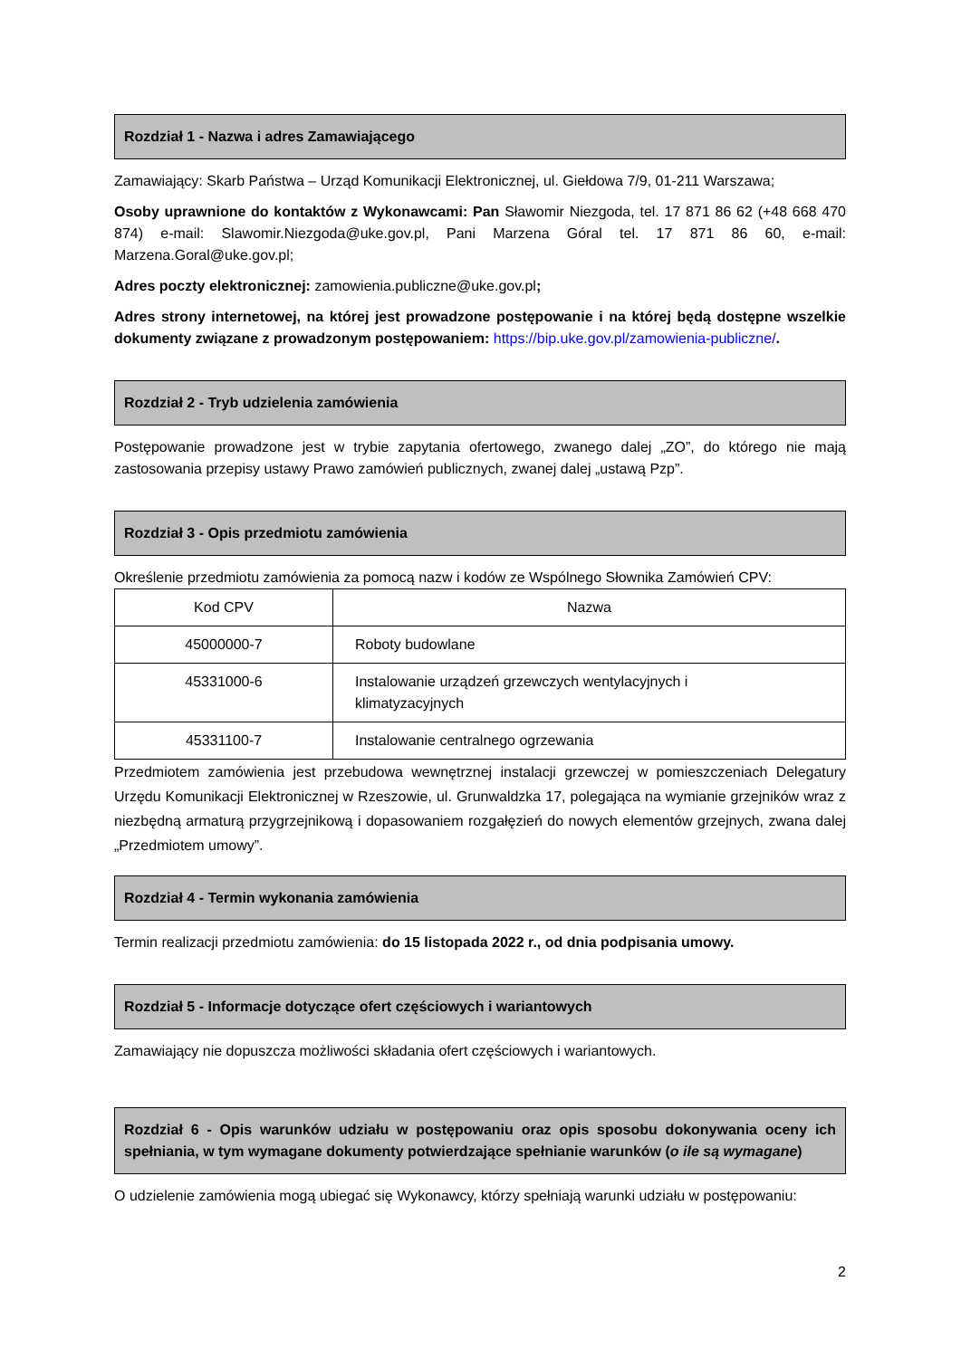Rozdział 1 - Nazwa i adres Zamawiającego
Zamawiający: Skarb Państwa – Urząd Komunikacji Elektronicznej, ul. Giełdowa 7/9, 01-211 Warszawa;
Osoby uprawnione do kontaktów z Wykonawcami: Pan Sławomir Niezgoda, tel. 17 871 86 62 (+48 668 470 874) e-mail: Slawomir.Niezgoda@uke.gov.pl, Pani Marzena Góral tel. 17 871 86 60, e-mail: Marzena.Goral@uke.gov.pl;
Adres poczty elektronicznej: zamowienia.publiczne@uke.gov.pl;
Adres strony internetowej, na której jest prowadzone postępowanie i na której będą dostępne wszelkie dokumenty związane z prowadzonym postępowaniem: https://bip.uke.gov.pl/zamowienia-publiczne/.
Rozdział 2 - Tryb udzielenia zamówienia
Postępowanie prowadzone jest w trybie zapytania ofertowego, zwanego dalej „ZO”, do którego nie mają zastosowania przepisy ustawy Prawo zamówień publicznych, zwanej dalej „ustawą Pzp”.
Rozdział 3 - Opis przedmiotu zamówienia
Określenie przedmiotu zamówienia za pomocą nazw i kodów ze Wspólnego Słownika Zamówień CPV:
| Kod CPV | Nazwa |
| 45000000-7 | Roboty budowlane |
| 45331000-6 | Instalowanie urządzeń grzewczych wentylacyjnych i klimatyzacyjnych |
| 45331100-7 | Instalowanie centralnego ogrzewania |
Przedmiotem zamówienia jest przebudowa wewnętrznej instalacji grzewczej w pomieszczeniach Delegatury Urzędu Komunikacji Elektronicznej w Rzeszowie, ul. Grunwaldzka 17, polegająca na wymianie grzejników wraz z niezbędną armaturą przygrzejnikową i dopasowaniem rozgałęzień do nowych elementów grzejnych, zwana dalej „Przedmiotem umowy”.
Rozdział 4 - Termin wykonania zamówienia
Termin realizacji przedmiotu zamówienia: do 15 listopada 2022 r., od dnia podpisania umowy.
Rozdział 5 - Informacje dotyczące ofert częściowych i wariantowych
Zamawiający nie dopuszcza możliwości składania ofert częściowych i wariantowych.
Rozdział 6 - Opis warunków udziału w postępowaniu oraz opis sposobu dokonywania oceny ich spełniania, w tym wymagane dokumenty potwierdzające spełnianie warunków (o ile są wymagane)
O udzielenie zamówienia mogą ubiegać się Wykonawcy, którzy spełniają warunki udziału w postępowaniu:
2